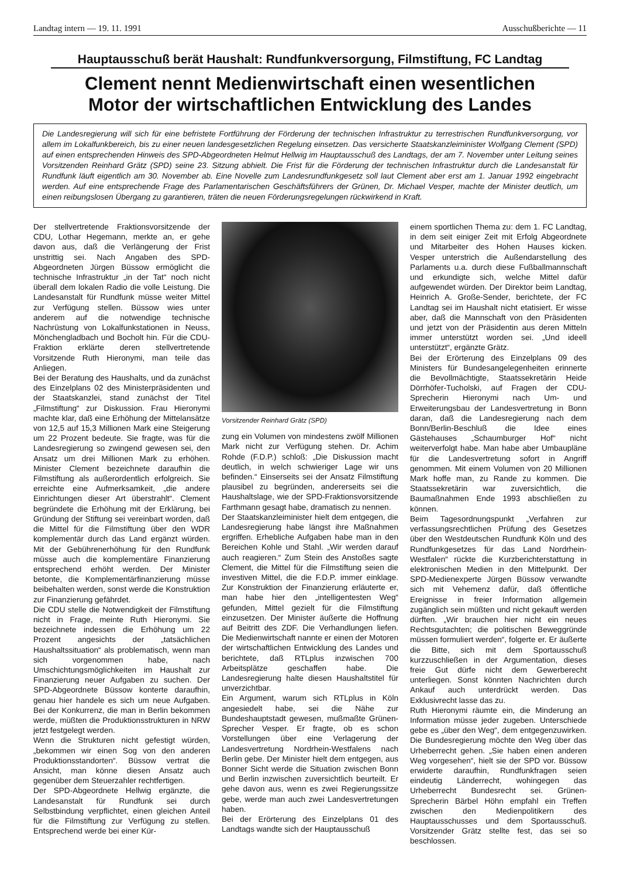Landtag intern — 19. 11. 1991 Ausschußberichte — 11
Hauptausschuß berät Haushalt: Rundfunkversorgung, Filmstiftung, FC Landtag
Clement nennt Medienwirtschaft einen wesentlichen
Motor der wirtschaftlichen Entwicklung des Landes
Die Landesregierung will sich für eine befristete Fortführung der Förderung der technischen Infrastruktur zu terrestrischen Rundfunkversorgung, vor allem im Lokalfunkbereich, bis zu einer neuen landesgesetzlichen Regelung einsetzen. Das versicherte Staatskanzleiminister Wolfgang Clement (SPD) auf einen entsprechenden Hinweis des SPD-Abgeordneten Helmut Hellwig im Hauptausschuß des Landtags, der am 7. November unter Leitung seines Vorsitzenden Reinhard Grätz (SPD) seine 23. Sitzung abhielt. Die Frist für die Förderung der technischen Infrastruktur durch die Landesanstalt für Rundfunk läuft eigentlich am 30. November ab. Eine Novelle zum Landesrundfunkgesetz soll laut Clement aber erst am 1. Januar 1992 eingebracht werden. Auf eine entsprechende Frage des Parlamentarischen Geschäftsführers der Grünen, Dr. Michael Vesper, machte der Minister deutlich, um einen reibungslosen Übergang zu garantieren, träten die neuen Förderungsregelungen rückwirkend in Kraft.
Der stellvertretende Fraktionsvorsitzende der CDU, Lothar Hegemann, merkte an, er gehe davon aus, daß die Verlängerung der Frist unstrittig sei. Nach Angaben des SPD-Abgeordneten Jürgen Büssow ermöglicht die technische Infrastruktur „in der Tat“ noch nicht überall dem lokalen Radio die volle Leistung. Die Landesanstalt für Rundfunk müsse weiter Mittel zur Verfügung stellen. Büssow wies unter anderem auf die notwendige technische Nachrüstung von Lokalfunkstationen in Neuss, Mönchengladbach und Bocholt hin. Für die CDU-Fraktion erklärte deren stellvertretende Vorsitzende Ruth Hieronymi, man teile das Anliegen.
Bei der Beratung des Haushalts, und da zunächst des Einzelplans 02 des Ministerpräsidenten und der Staatskanzlei, stand zunächst der Titel „Filmstiftung“ zur Diskussion. Frau Hieronymi machte klar, daß eine Erhöhung der Mittelansätze von 12,5 auf 15,3 Millionen Mark eine Steigerung um 22 Prozent bedeute. Sie fragte, was für die Landesregierung so zwingend gewesen sei, den Ansatz um drei Millionen Mark zu erhöhen. Minister Clement bezeichnete daraufhin die Filmstiftung als außerordentlich erfolgreich. Sie erreichte eine Aufmerksamkeit, „die andere Einrichtungen dieser Art überstrahlt“. Clement begründete die Erhöhung mit der Erklärung, bei Gründung der Stiftung sei vereinbart worden, daß die Mittel für die Filmstiftung über den WDR komplementär durch das Land ergänzt würden. Mit der Gebührenerhöhung für den Rundfunk müsse auch die komplementäre Finanzierung entsprechend erhöht werden. Der Minister betonte, die Komplementärfinanzierung müsse beibehalten werden, sonst werde die Konstruktion zur Finanzierung gefährdet.
Die CDU stelle die Notwendigkeit der Filmstiftung nicht in Frage, meinte Ruth Hieronymi. Sie bezeichnete indessen die Erhöhung um 22 Prozent angesichts der „tatsächlichen Haushaltssituation“ als problematisch, wenn man sich vorgenommen habe, nach Umschichtungsmöglichkeiten im Haushalt zur Finanzierung neuer Aufgaben zu suchen. Der SPD-Abgeordnete Büssow konterte daraufhin, genau hier handele es sich um neue Aufgaben. Bei der Konkurrenz, die man in Berlin bekommen werde, müßten die Produktionsstrukturen in NRW jetzt festgelegt werden.
Wenn die Strukturen nicht gefestigt würden, „bekommen wir einen Sog von den anderen Produktionsstandorten“. Büssow vertrat die Ansicht, man könne diesen Ansatz auch gegenüber dem Steuerzahler rechtfertigen.
Der SPD-Abgeordnete Hellwig ergänzte, die Landesanstalt für Rundfunk sei durch Selbstbindung verpflichtet, einen gleichen Anteil für die Filmstiftung zur Verfügung zu stellen. Entsprechend werde bei einer Kür-
Vorsitzender Reinhard Grätz (SPD)
zung ein Volumen von mindestens zwölf Millionen Mark nicht zur Verfügung stehen. Dr. Achim Rohde (F.D.P.) schloß: „Die Diskussion macht deutlich, in welch schwieriger Lage wir uns befinden.“ Einserseits sei der Ansatz Filmstiftung plausibel zu begründen, andererseits sei die Haushaltslage, wie der SPD-Fraktionsvorsitzende Farthmann gesagt habe, dramatisch zu nennen.
Der Staatskanzleiminister hielt dem entgegen, die Landesregierung habe längst ihre Maßnahmen ergriffen. Erhebliche Aufgaben habe man in den Bereichen Kohle und Stahl. „Wir werden darauf auch reagieren.“ Zum Stein des Anstoßes sagte Clement, die Mittel für die Filmstiftung seien die investiven Mittel, die die F.D.P. immer einklage. Zur Konstruktion der Finanzierung erläuterte er, man habe hier den „intelligentesten Weg“ gefunden, Mittel gezielt für die Filmstiftung einzusetzen. Der Minister äußerte die Hoffnung auf Beitritt des ZDF. Die Verhandlungen liefen. Die Medienwirtschaft nannte er einen der Motoren der wirtschaftlichen Entwicklung des Landes und berichtete, daß RTLplus inzwischen 700 Arbeitsplätze geschaffen habe. Die Landesregierung halte diesen Haushaltstitel für unverzichtbar.
Ein Argument, warum sich RTLplus in Köln angesiedelt habe, sei die Nähe zur Bundeshauptstadt gewesen, mußmaßte Grünen-Sprecher Vesper. Er fragte, ob es schon Vorstellungen über eine Verlagerung der Landesvertretung Nordrhein-Westfalens nach Berlin gebe. Der Minister hielt dem entgegen, aus Bonner Sicht werde die Situation zwischen Bonn und Berlin inzwischen zuversichtlich beurteilt. Er gehe davon aus, wenn es zwei Regierungssitze gebe, werde man auch zwei Landesvertretungen haben.
Bei der Erörterung des Einzelplans 01 des Landtags wandte sich der Hauptausschuß
einem sportlichen Thema zu: dem 1. FC Landtag, in dem seit einiger Zeit mit Erfolg Abgeordnete und Mitarbeiter des Hohen Hauses kicken. Vesper unterstrich die Außendarstellung des Parlaments u.a. durch diese Fußballmannschaft und erkundigte sich, welche Mittel dafür aufgewendet würden. Der Direktor beim Landtag, Heinrich A. Große-Sender, berichtete, der FC Landtag sei im Haushalt nicht etatisiert. Er wisse aber, daß die Mannschaft von den Präsidenten und jetzt von der Präsidentin aus deren Mitteln immer unterstützt worden sei. „Und ideell unterstützt“, ergänzte Grätz.
Bei der Erörterung des Einzelplans 09 des Ministers für Bundesangelegenheiten erinnerte die Bevollmächtigte, Staatssekretärin Heide Dörrhöfer-Tucholski, auf Fragen der CDU-Sprecherin Hieronymi nach Um- und Erweiterungsbau der Landesvertretung in Bonn daran, daß die Landesregierung nach dem Bonn/Berlin-Beschluß die Idee eines Gästehauses „Schaumburger Hof“ nicht weiterverfolgt habe. Man habe aber Umbaupläne für die Landesvertretung sofort in Angriff genommen. Mit einem Volumen von 20 Millionen Mark hoffe man, zu Rande zu kommen. Die Staatssekretärin war zuversichtlich, die Baumaßnahmen Ende 1993 abschließen zu können.
Beim Tagesordnungspunkt „Verfahren zur verfassungsrechtlichen Prüfung des Gesetzes über den Westdeutschen Rundfunk Köln und des Rundfunkgesetzes für das Land Nordrhein-Westfalen“ rückte die Kurzberichterstattung in elektronischen Medien in den Mittelpunkt. Der SPD-Medienexperte Jürgen Büssow verwandte sich mit Vehemenz dafür, daß öffentliche Ereignisse in freier Information allgemein zugänglich sein müßten und nicht gekauft werden dürften. „Wir brauchen hier nicht ein neues Rechtsgutachten; die politischen Beweggründe müssen formuliert werden“, folgerte er. Er äußerte die Bitte, sich mit dem Sportausschuß kurzzuschließen in der Argumentation, dieses freie Gut dürfe nicht dem Gewerberecht unterliegen. Sonst könnten Nachrichten durch Ankauf auch unterdrückt werden. Das Exklusivrecht lasse das zu.
Ruth Hieronymi räumte ein, die Minderung an Information müsse jeder zugeben. Unterschiede gebe es „über den Weg“, dem entgegenzuwirken. Die Bundesregierung möchte den Weg über das Urheberrecht gehen. „Sie haben einen anderen Weg vorgesehen“, hielt sie der SPD vor. Büssow erwiderte daraufhin, Rundfunkfragen seien eindeutig Länderrecht, wohingegen das Urheberrecht Bundesrecht sei. Grünen-Sprecherin Bärbel Höhn empfahl ein Treffen zwischen den Medienpolitikern des Hauptausschusses und dem Sportausschuß. Vorsitzender Grätz stellte fest, das sei so beschlossen.